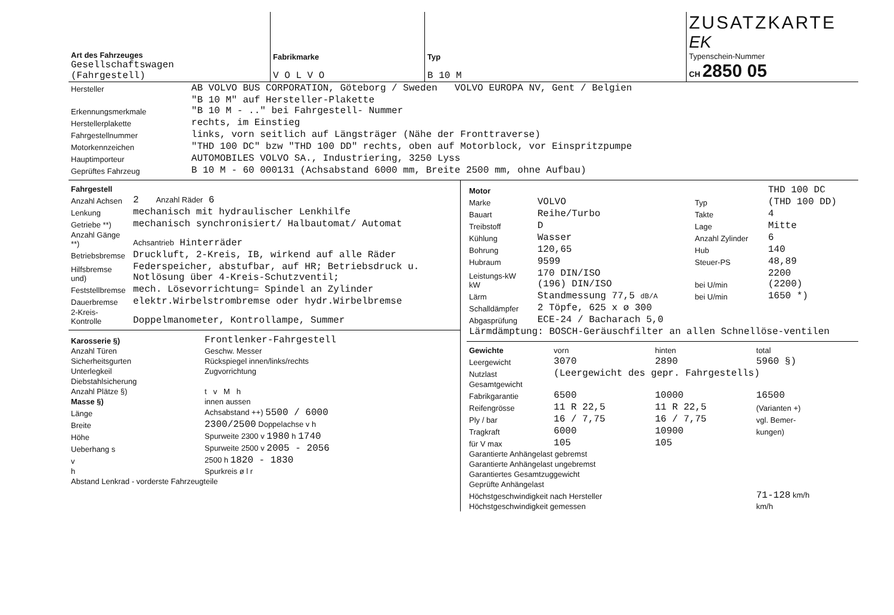| Art des Fahrzeuges Gesellschaftswagen (Fahrgestell) | Fabrikmarke V O L V O | Typ B 10 M | ZUSATZKARTE EK Typenschein-Nummer CH 2850 05 |
| Hersteller | AB VOLVO BUS CORPORATION, Göteborg / Sweden VOLVO EUROPA NV, Gent / Belgien |
| Erkennungsmerkmale | "B 10 M" auf Hersteller-Plakette "B 10 M - .." bei Fahrgestell- Nummer |
| Herstellerplakette | rechts, im Einstieg |
| Fahrgestellnummer | links, vorn seitlich auf Längsträger (Nähe der Fronttraverse) |
| Motorkennzeichen | "THD 100 DC" bzw "THD 100 DD" rechts, oben auf Motorblock, vor Einspritzpumpe |
| Hauptimporteur | AUTOMOBILES VOLVO SA., Industriering, 3250 Lyss |
| Geprüftes Fahrzeug | B 10 M - 60 000131 (Achsabstand 6000 mm, Breite 2500 mm, ohne Aufbau) |
| Fahrgestell | |
| Anzahl Achsen | 2 Anzahl Räder 6 |
| Lenkung | mechanisch mit hydraulischer Lenkhilfe |
| Getriebe **) | mechanisch synchronisiert/ Halbautomat/ Automat |
| Anzahl Gänge **) | Achsantrieb Hinterräder |
| Betriebsbremse | Druckluft, 2-Kreis, IB, wirkend auf alle Räder |
| Hilfsbremse und) | Federspeicher, abstufbar, auf HR; Betriebsdruck u. Notlösung über 4-Kreis-Schutzventil; |
| Feststellbremse | mech. Lösevorrichtung= Spindel an Zylinder |
| Dauerbremse | elektr.Wirbelstrombremse oder hydr.Wirbelbremse |
| 2-Kreis-Kontrolle | Doppelmanometer, Kontrollampe, Summer |
| Karosserie §) | Frontlenker-Fahrgestell |
| Anzahl Türen | Geschw. Messer |
| Sicherheitsgurten | Rückspiegel innen/links/rechts |
| Unterlegkeil | Zugvorrichtung |
| Diebstahlsicherung | |
| Anzahl Plätze §) | t v M h |
| Masse §) | innen aussen |
| Länge | Achsabstand ++) 5500 / 6000 |
| Breite | 2300/2500 Doppelachse v h |
| Höhe | Spurweite 2300 v 1980 h 1740 |
| Ueberhang s | Spurweite 2500 v 2005 - 2056 |
| v | 2500 h 1820 - 1830 |
| h | Spurkreis ø l r |
| Abstand Lenkrad - vorderste Fahrzeugteile | |
| Motor | | | THD 100 DC |
| Marke | VOLVO | Typ | (THD 100 DD) |
| Bauart | Reihe/Turbo | Takte | 4 |
| Treibstoff | D | Lage | Mitte |
| Kühlung | Wasser | Anzahl Zylinder | 6 |
| Bohrung | 120,65 | Hub | 140 |
| Hubraum | 9599 | Steuer-PS | 48,89 |
| Leistungs-kW kW | 170 DIN/ISO (196) DIN/ISO | bei U/min | 2200 (2200) |
| Lärm | Standmessung 77,5 dB/A | bei U/min | 1650 *) |
| Schalldämpfer | 2 Töpfe, 625 x ø 300 | | |
| Abgasprüfung | ECE-24 / Bacharach 5,0 | | |
| Lärmdämptung: BOSCH-Geräuschfilter an allen Schnellöse-ventilen | | | |
| Gewichte | vorn | hinten | total |
| Leergewicht | 3070 | 2890 | 5960 §) |
| Nutzlast | (Leergewicht des gepr. Fahrgestells) | | |
| Gesamtgewicht | | | |
| Fabrikgarantie | 6500 | 10000 | 16500 |
| Reifengrösse | 11 R 22,5 | 11 R 22,5 | (Varianten +) |
| Ply / bar | 16 / 7,75 | 16 / 7,75 | vgl. Bemer- |
| Tragkraft | 6000 | 10900 | kungen) |
| für V max | 105 | 105 | |
| Garantierte Anhängelast gebremst | | | |
| Garantierte Anhängelast ungebremst | | | |
| Garantiertes Gesamtzuggewicht | | | |
| Geprüfte Anhängelast | | | |
| Höchstgeschwindigkeit nach Hersteller | | | 71-128 km/h |
| Höchstgeschwindigkeit gemessen | | | km/h |